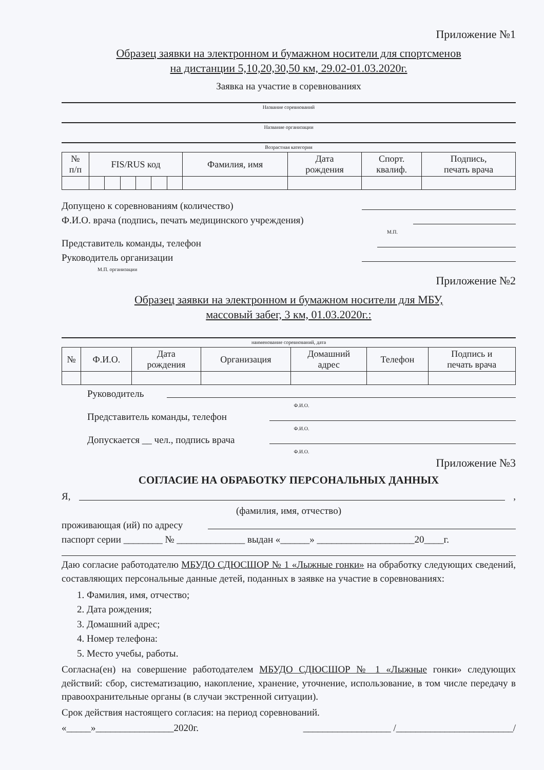Приложение №1
Образец заявки на электронном и бумажном носители для спортсменов
на дистанции 5,10,20,30,50 км, 29.02-01.03.2020г.
Заявка на участие в соревнованиях
Название соревнований
Название организации
Возрастная категория
| № п/п | FIS/RUS код | | | | | | Фамилия, имя | Дата рождения | Спорт. квалиф. | Подпись, печать врача |
| --- | --- | --- | --- | --- | --- | --- | --- | --- | --- | --- |
Допущено к соревнованиям (количество)
Ф.И.О. врача (подпись, печать медицинского учреждения)
М.П.
Представитель команды, телефон
Руководитель организации
М.П. организации
Приложение №2
Образец заявки на электронном и бумажном носители для МБУ,
массовый забег, 3 км, 01.03.2020г.:
наименование соревнований, дата
| № | Ф.И.О. | Дата рождения | Организация | Домашний адрес | Телефон | Подпись и печать врача |
| --- | --- | --- | --- | --- | --- | --- |
Руководитель
Ф.И.О.
Представитель команды, телефон
Ф.И.О.
Допускается __ чел., подпись врача
Ф.И.О.
Приложение №3
СОГЛАСИЕ НА ОБРАБОТКУ ПЕРСОНАЛЬНЫХ ДАННЫХ
Я, ,
(фамилия, имя, отчество)
проживающая (ий) по адресу
паспорт серии ________ № ______________ выдан «______» ____________________20____г.
Даю согласие работодателю МБУДО СДЮСШОР № 1 «Лыжные гонки» на обработку следующих сведений, составляющих персональные данные детей, поданных в заявке на участие в соревнованиях:
1. Фамилия, имя, отчество;
2. Дата рождения;
3. Домашний адрес;
4. Номер телефона:
5. Место учебы, работы.
Согласна(ен) на совершение работодателем МБУДО СДЮСШОР № 1 «Лыжные гонки» следующих действий: сбор, систематизацию, накопление, хранение, уточнение, использование, в том числе передачу в правоохранительные органы (в случаи экстренной ситуации).
Срок действия настоящего согласия: на период соревнований.
«_____»________________2020г. __________________ /________________________/